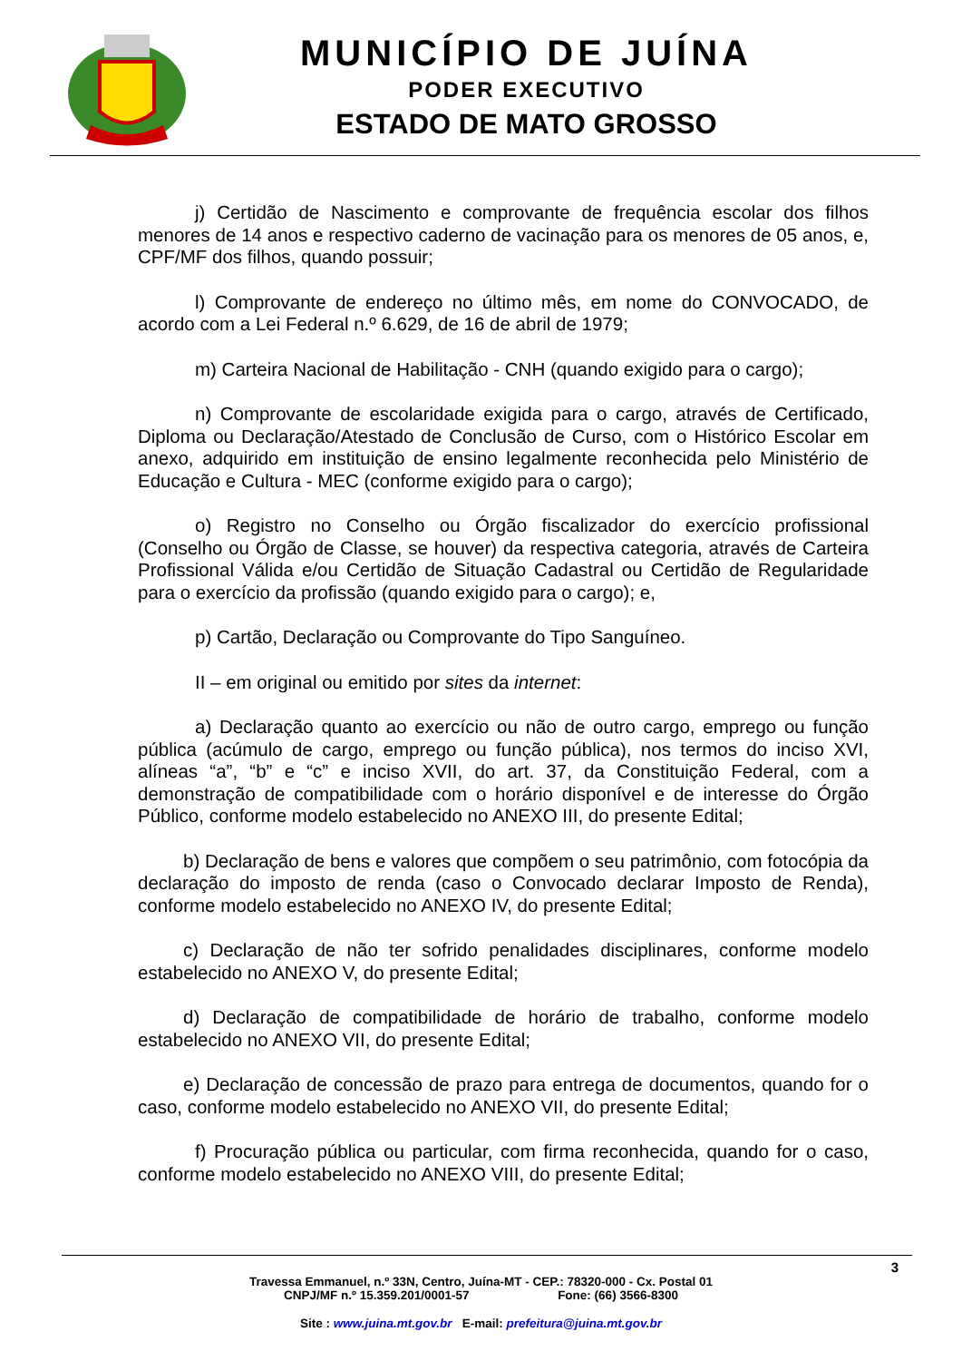MUNICÍPIO DE JUÍNA
PODER EXECUTIVO
ESTADO DE MATO GROSSO
j) Certidão de Nascimento e comprovante de frequência escolar dos filhos menores de 14 anos e respectivo caderno de vacinação para os menores de 05 anos, e, CPF/MF dos filhos, quando possuir;
l) Comprovante de endereço no último mês, em nome do CONVOCADO, de acordo com a Lei Federal n.º 6.629, de 16 de abril de 1979;
m) Carteira Nacional de Habilitação - CNH (quando exigido para o cargo);
n) Comprovante de escolaridade exigida para o cargo, através de Certificado, Diploma ou Declaração/Atestado de Conclusão de Curso, com o Histórico Escolar em anexo, adquirido em instituição de ensino legalmente reconhecida pelo Ministério de Educação e Cultura - MEC (conforme exigido para o cargo);
o) Registro no Conselho ou Órgão fiscalizador do exercício profissional (Conselho ou Órgão de Classe, se houver) da respectiva categoria, através de Carteira Profissional Válida e/ou Certidão de Situação Cadastral ou Certidão de Regularidade para o exercício da profissão (quando exigido para o cargo); e,
p) Cartão, Declaração ou Comprovante do Tipo Sanguíneo.
II – em original ou emitido por sites da internet:
a) Declaração quanto ao exercício ou não de outro cargo, emprego ou função pública (acúmulo de cargo, emprego ou função pública), nos termos do inciso XVI, alíneas “a”, “b” e “c” e inciso XVII, do art. 37, da Constituição Federal, com a demonstração de compatibilidade com o horário disponível e de interesse do Órgão Público, conforme modelo estabelecido no ANEXO III, do presente Edital;
b) Declaração de bens e valores que compõem o seu patrimônio, com fotocópia da declaração do imposto de renda (caso o Convocado declarar Imposto de Renda), conforme modelo estabelecido no ANEXO IV, do presente Edital;
c) Declaração de não ter sofrido penalidades disciplinares, conforme modelo estabelecido no ANEXO V, do presente Edital;
d) Declaração de compatibilidade de horário de trabalho, conforme modelo estabelecido no ANEXO VII, do presente Edital;
e) Declaração de concessão de prazo para entrega de documentos, quando for o caso, conforme modelo estabelecido no ANEXO VII, do presente Edital;
f) Procuração pública ou particular, com firma reconhecida, quando for o caso, conforme modelo estabelecido no ANEXO VIII, do presente Edital;
3
Travessa Emmanuel, n.º 33N, Centro, Juína-MT - CEP.: 78320-000 - Cx. Postal 01
CNPJ/MF n.º 15.359.201/0001-57 Fone: (66) 3566-8300
Site : www.juina.mt.gov.br E-mail: prefeitura@juina.mt.gov.br